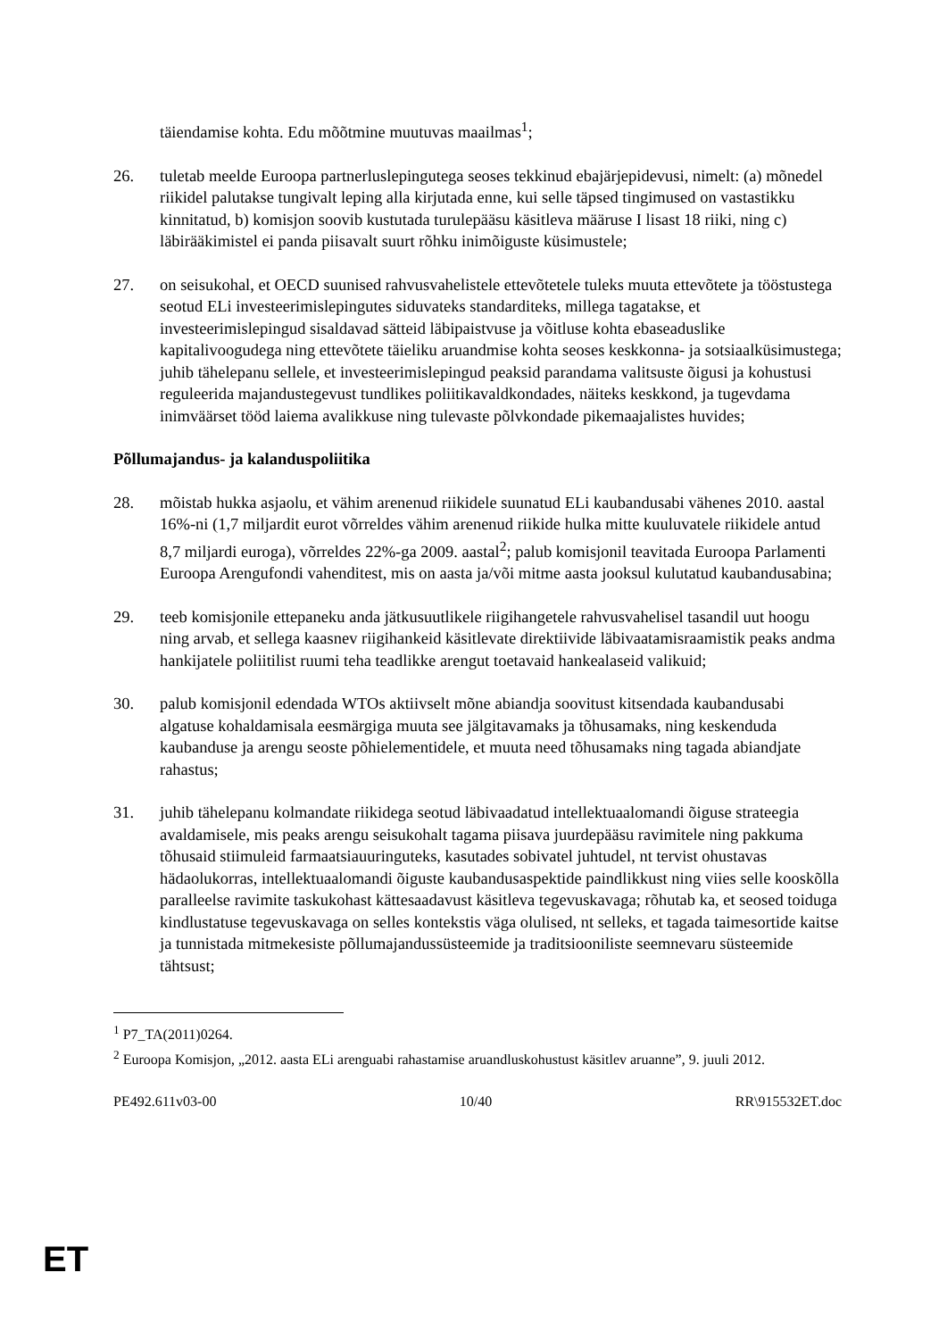täiendamise kohta. Edu mõõtmine muutuvas maailmas<sup>1</sup>;
26. tuletab meelde Euroopa partnerluslepingutega seoses tekkinud ebajärjepidevusi, nimelt: (a) mõnedel riikidel palutakse tungivalt leping alla kirjutada enne, kui selle täpsed tingimused on vastastikku kinnitatud, b) komisjon soovib kustutada turulepääsu käsitleva määruse I lisast 18 riiki, ning c) läbirääkimistel ei panda piisavalt suurt rõhku inimõiguste küsimustele;
27. on seisukohal, et OECD suunised rahvusvahelistele ettevõtetele tuleks muuta ettevõtete ja tööstustega seotud ELi investeerimislepingutes siduvateks standarditeks, millega tagatakse, et investeerimislepingud sisaldavad sätteid läbipaistvuse ja võitluse kohta ebaseaduslike kapitalivoogudega ning ettevõtete täieliku aruandmise kohta seoses keskkonna- ja sotsiaalküsimustega; juhib tähelepanu sellele, et investeerimislepingud peaksid parandama valitsuste õigusi ja kohustusi reguleerida majandustegevust tundlikes poliitikavaldkondades, näiteks keskkond, ja tugevdama inimväärset tööd laiema avalikkuse ning tulevaste põlvkondade pikemaajalistes huvides;
Põllumajandus- ja kalanduspoliitika
28. mõistab hukka asjaolu, et vähim arenenud riikidele suunatud ELi kaubandusabi vähenes 2010. aastal 16%-ni (1,7 miljardit eurot võrreldes vähim arenenud riikide hulka mitte kuuluvatele riikidele antud 8,7 miljardi euroga), võrreldes 22%-ga 2009. aastal<sup>2</sup>; palub komisjonil teavitada Euroopa Parlamenti Euroopa Arengufondi vahenditest, mis on aasta ja/või mitme aasta jooksul kulutatud kaubandusabina;
29. teeb komisjonile ettepaneku anda jätkusuutlikele riigihangetele rahvusvahelisel tasandil uut hoogu ning arvab, et sellega kaasnev riigihankeid käsitlevate direktiivide läbivaatamisraamistik peaks andma hankijatele poliitilist ruumi teha teadlikke arengut toetavaid hankealaseid valikuid;
30. palub komisjonil edendada WTOs aktiivselt mõne abiandja soovitust kitsendada kaubandusabi algatuse kohaldamisala eesmärgiga muuta see jälgitavamaks ja tõhusamaks, ning keskenduda kaubanduse ja arengu seoste põhielementidele, et muuta need tõhusamaks ning tagada abiandjate rahastus;
31. juhib tähelepanu kolmandate riikidega seotud läbivaadatud intellektuaalomandi õiguse strateegia avaldamisele, mis peaks arengu seisukohalt tagama piisava juurdepääsu ravimitele ning pakkuma tõhusaid stiimuleid farmaatsiauuringuteks, kasutades sobivatel juhtudel, nt tervist ohustavas hädaolukorras, intellektuaalomandi õiguste kaubandusaspektide paindlikkust ning viies selle kooskõlla paralleelse ravimite taskukohast kättesaadavust käsitleva tegevuskavaga; rõhutab ka, et seosed toiduga kindlustatuse tegevuskavaga on selles kontekstis väga olulised, nt selleks, et tagada taimesortide kaitse ja tunnistada mitmekesiste põllumajandussüsteemide ja traditsiooniliste seemnevaru süsteemide tähtsust;
<sup>1</sup> P7_TA(2011)0264.
<sup>2</sup> Euroopa Komisjon, „2012. aasta ELi arenguabi rahastamise aruandluskohustust käsitlev aruanne”, 9. juuli 2012.
PE492.611v03-00 10/40 RR\915532ET.doc
ET